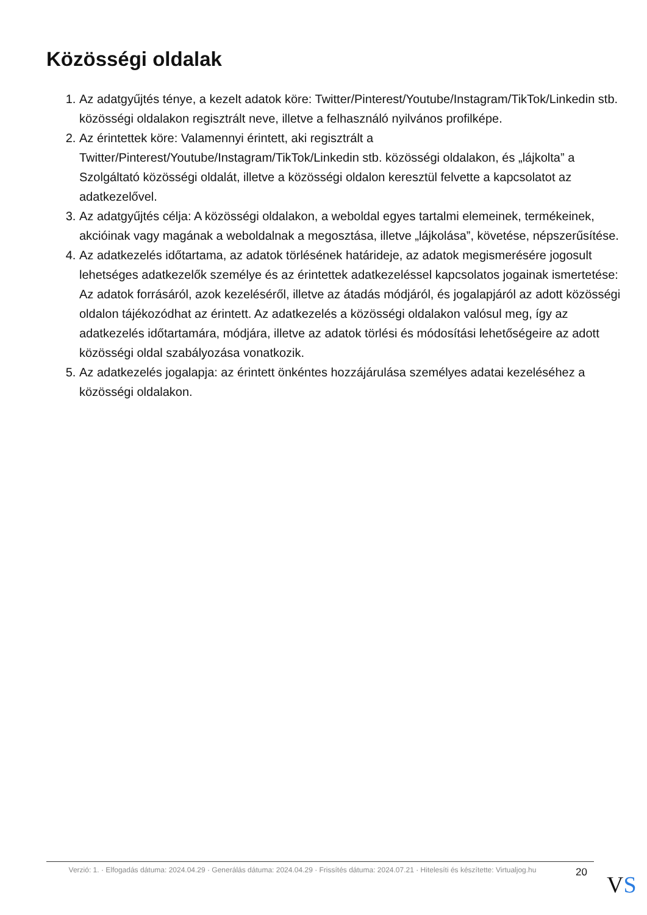Közösségi oldalak
1. Az adatgyűjtés ténye, a kezelt adatok köre: Twitter/Pinterest/Youtube/Instagram/TikTok/Linkedin stb. közösségi oldalakon regisztrált neve, illetve a felhasználó nyilvános profilképe.
2. Az érintettek köre: Valamennyi érintett, aki regisztrált a Twitter/Pinterest/Youtube/Instagram/TikTok/Linkedin stb. közösségi oldalakon, és „lájkolta” a Szolgáltató közösségi oldalát, illetve a közösségi oldalon keresztül felvette a kapcsolatot az adatkezelővel.
3. Az adatgyűjtés célja: A közösségi oldalakon, a weboldal egyes tartalmi elemeinek, termékeinek, akcióinak vagy magának a weboldalnak a megosztása, illetve „lájkolása”, követése, népszerűsítése.
4. Az adatkezelés időtartama, az adatok törlésének határideje, az adatok megismerésére jogosult lehetséges adatkezelők személye és az érintettek adatkezeléssel kapcsolatos jogainak ismertetése: Az adatok forrásáról, azok kezeléséről, illetve az átadás módjáról, és jogalapjáról az adott közösségi oldalon tájékozódhat az érintett. Az adatkezelés a közösségi oldalakon valósul meg, így az adatkezelés időtartamára, módjára, illetve az adatok törlési és módosítási lehetőségeire az adott közösségi oldal szabályozása vonatkozik.
5. Az adatkezelés jogalapja: az érintett önkéntes hozzájárulása személyes adatai kezeléséhez a közösségi oldalakon.
Verzió: 1. · Elfogadás dátuma: 2024.04.29 · Generálás dátuma: 2024.04.29 · Frissítés dátuma: 2024.07.21 · Hitelesíti és készítette: Virtualjog.hu
20 VS